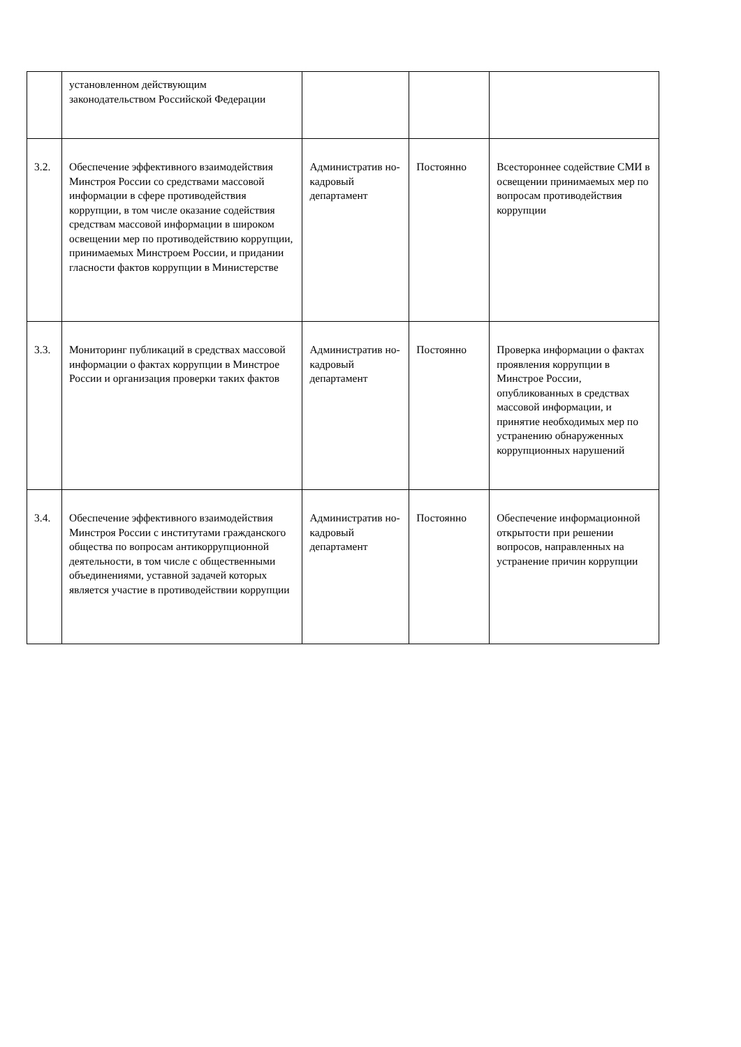| | установленном действующим законодательством Российской Федерации | | | |
| 3.2. | Обеспечение эффективного взаимодействия Минстроя России со средствами массовой информации в сфере противодействия коррупции, в том числе оказание содействия средствам массовой информации в широком освещении мер по противодействию коррупции, принимаемых Минстроем России, и придании гласности фактов коррупции в Министерстве | Административ но-кадровый департамент | Постоянно | Всестороннее содействие СМИ в освещении принимаемых мер по вопросам противодействия коррупции |
| 3.3. | Мониторинг публикаций в средствах массовой информации о фактах коррупции в Минстрое России и организация проверки таких фактов | Административ но-кадровый департамент | Постоянно | Проверка информации о фактах проявления коррупции в Минстрое России, опубликованных в средствах массовой информации, и принятие необходимых мер по устранению обнаруженных коррупционных нарушений |
| 3.4. | Обеспечение эффективного взаимодействия Минстроя России с институтами гражданского общества по вопросам антикоррупционной деятельности, в том числе с общественными объединениями, уставной задачей которых является участие в противодействии коррупции | Административ но-кадровый департамент | Постоянно | Обеспечение информационной открытости при решении вопросов, направленных на устранение причин коррупции |